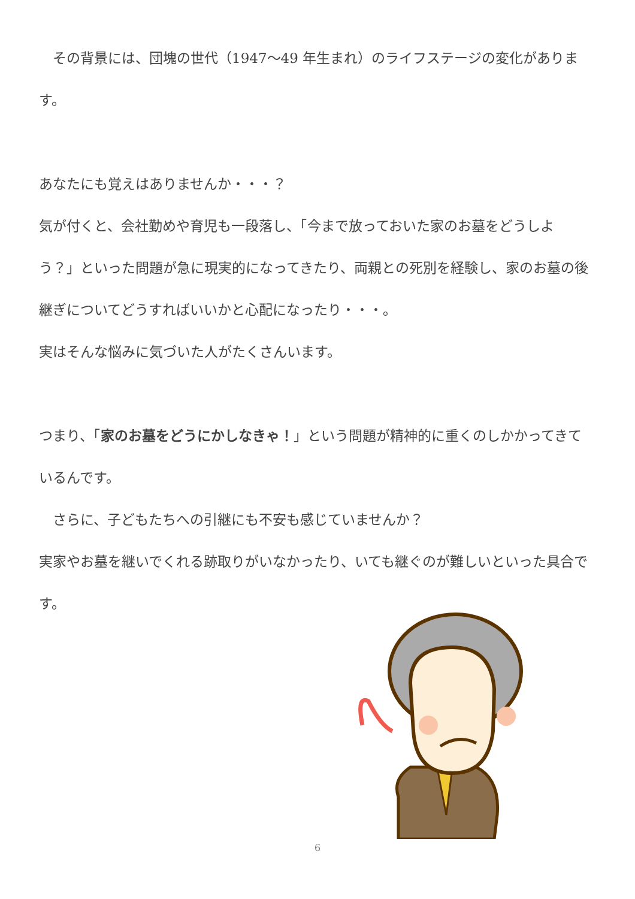その背景には、団塊の世代（1947〜49 年生まれ）のライフステージの変化があります。
あなたにも覚えはありませんか・・・？
気が付くと、会社勤めや育児も一段落し、「今まで放っておいた家のお墓をどうしよう？」といった問題が急に現実的になってきたり、両親との死別を経験し、家のお墓の後継ぎについてどうすればいいかと心配になったり・・・。
実はそんな悩みに気づいた人がたくさんいます。
つまり、「家のお墓をどうにかしなきゃ！」という問題が精神的に重くのしかかってきているんです。
　さらに、子どもたちへの引継にも不安も感じていませんか？
実家やお墓を継いでくれる跡取りがいなかったり、いても継ぐのが難しいといった具合です。
6